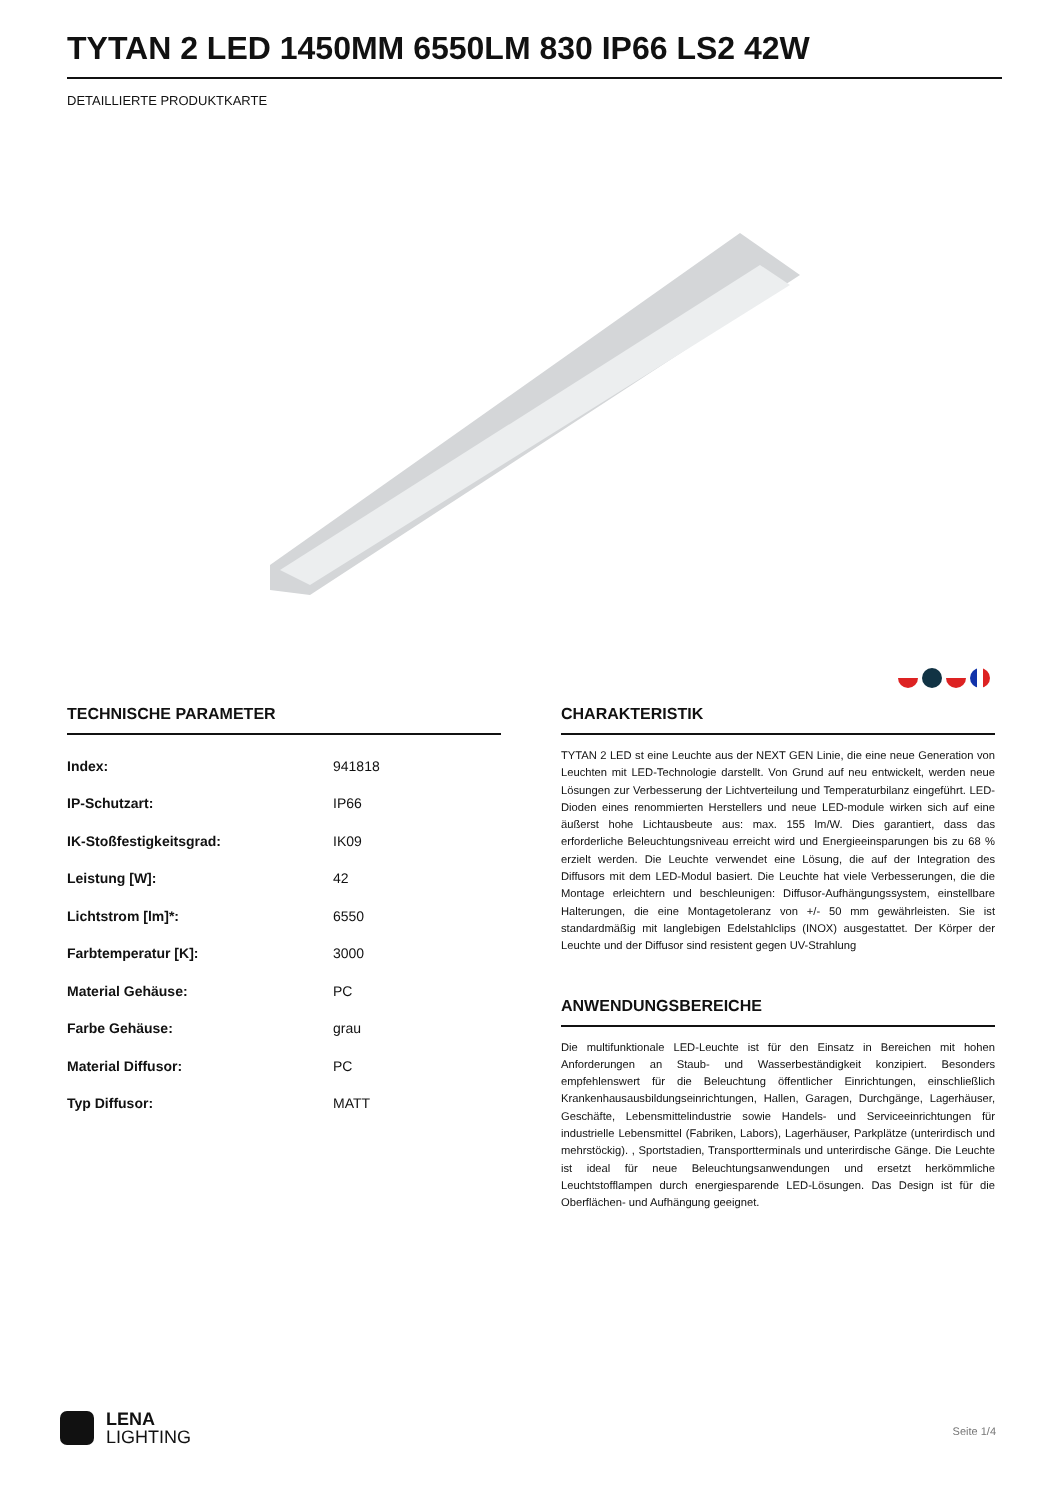TYTAN 2 LED 1450MM 6550LM 830 IP66 LS2 42W
DETAILLIERTE PRODUKTKARTE
TECHNISCHE PARAMETER
| Index: | 941818 |
| IP-Schutzart: | IP66 |
| IK-Stoßfestigkeitsgrad: | IK09 |
| Leistung [W]: | 42 |
| Lichtstrom [lm]*: | 6550 |
| Farbtemperatur [K]: | 3000 |
| Material Gehäuse: | PC |
| Farbe Gehäuse: | grau |
| Material Diffusor: | PC |
| Typ Diffusor: | MATT |
CHARAKTERISTIK
TYTAN 2 LED st eine Leuchte aus der NEXT GEN Linie, die eine neue Generation von Leuchten mit LED-Technologie darstellt. Von Grund auf neu entwickelt, werden neue Lösungen zur Verbesserung der Lichtverteilung und Temperaturbilanz eingeführt. LED-Dioden eines renommierten Herstellers und neue LED-module wirken sich auf eine äußerst hohe Lichtausbeute aus: max. 155 lm/W. Dies garantiert, dass das erforderliche Beleuchtungsniveau erreicht wird und Energieeinsparungen bis zu 68 % erzielt werden. Die Leuchte verwendet eine Lösung, die auf der Integration des Diffusors mit dem LED-Modul basiert. Die Leuchte hat viele Verbesserungen, die die Montage erleichtern und beschleunigen: Diffusor-Aufhängungssystem, einstellbare Halterungen, die eine Montagetoleranz von +/- 50 mm gewährleisten. Sie ist standardmäßig mit langlebigen Edelstahlclips (INOX) ausgestattet. Der Körper der Leuchte und der Diffusor sind resistent gegen UV-Strahlung
ANWENDUNGSBEREICHE
Die multifunktionale LED-Leuchte ist für den Einsatz in Bereichen mit hohen Anforderungen an Staub- und Wasserbeständigkeit konzipiert. Besonders empfehlenswert für die Beleuchtung öffentlicher Einrichtungen, einschließlich Krankenhausausbildungseinrichtungen, Hallen, Garagen, Durchgänge, Lagerhäuser, Geschäfte, Lebensmittelindustrie sowie Handels- und Serviceeinrichtungen für industrielle Lebensmittel (Fabriken, Labors), Lagerhäuser, Parkplätze (unterirdisch und mehrstöckig). , Sportstadien, Transportterminals und unterirdische Gänge. Die Leuchte ist ideal für neue Beleuchtungsanwendungen und ersetzt herkömmliche Leuchtstofflampen durch energiesparende LED-Lösungen. Das Design ist für die Oberflächen- und Aufhängung geeignet.
LENA
LIGHTING
Seite 1/4